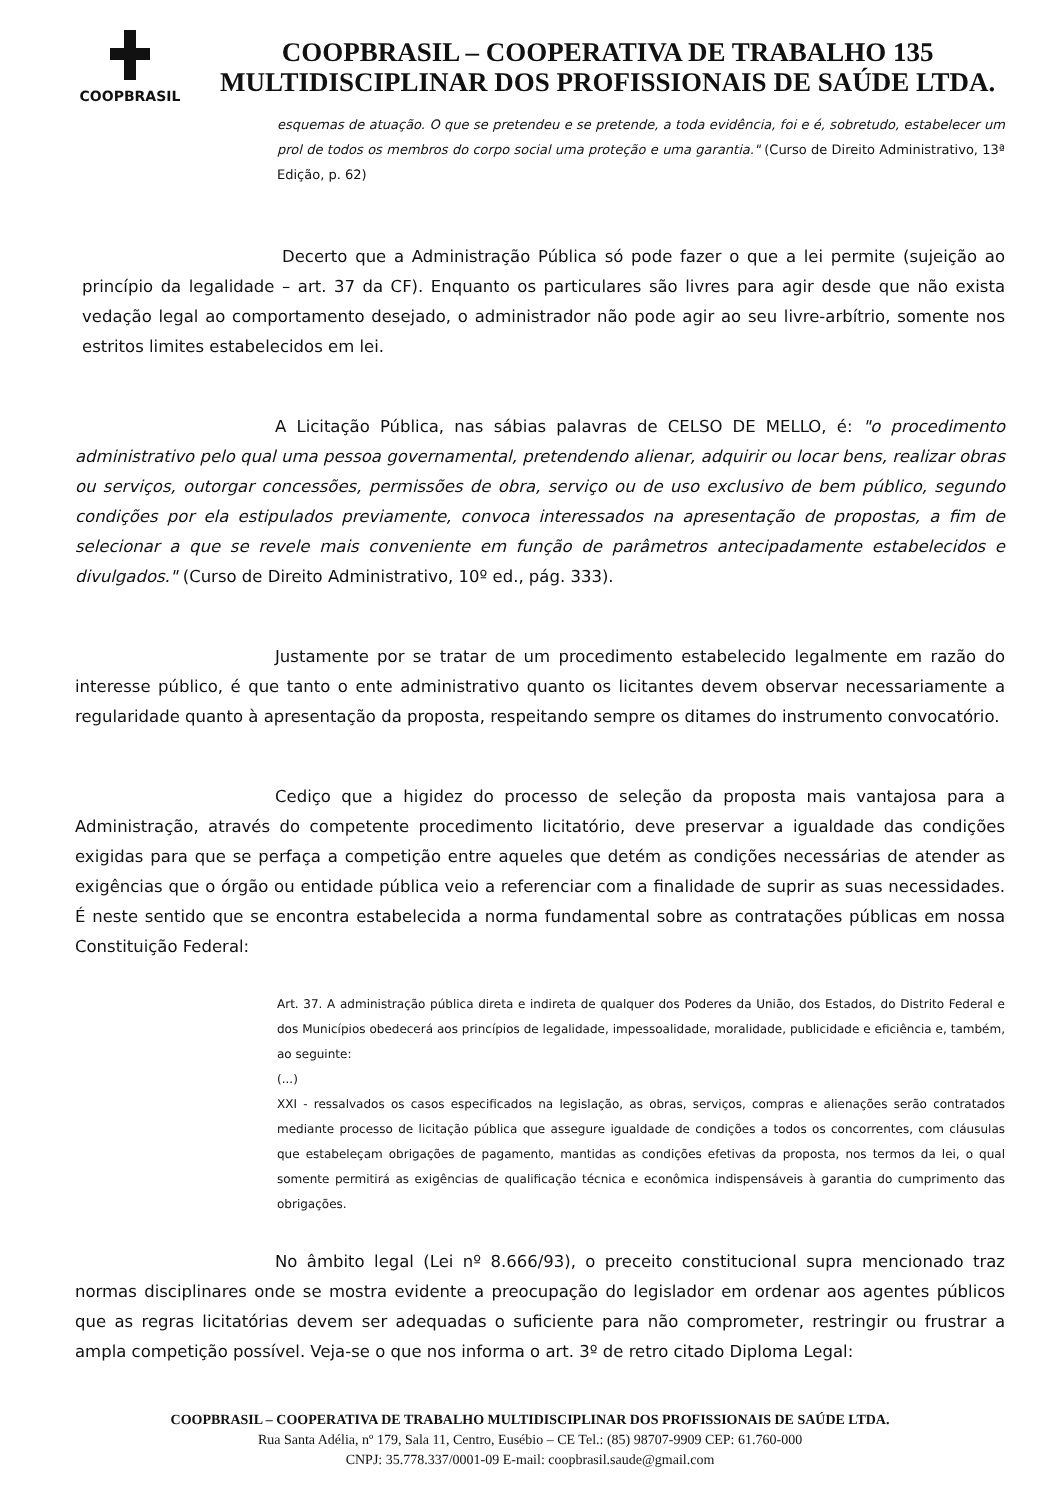COOPBRASIL
COOPBRASIL – COOPERATIVA DE TRABALHO 135
MULTIDISCIPLINAR DOS PROFISSIONAIS DE SAÚDE LTDA.
esquemas de atuação. O que se pretendeu e se pretende, a toda evidência, foi e é, sobretudo, estabelecer um prol de todos os membros do corpo social uma proteção e uma garantia." (Curso de Direito Administrativo, 13ª Edição, p. 62)
Decerto que a Administração Pública só pode fazer o que a lei permite (sujeição ao princípio da legalidade – art. 37 da CF). Enquanto os particulares são livres para agir desde que não exista vedação legal ao comportamento desejado, o administrador não pode agir ao seu livre-arbítrio, somente nos estritos limites estabelecidos em lei.
A Licitação Pública, nas sábias palavras de CELSO DE MELLO, é: "o procedimento administrativo pelo qual uma pessoa governamental, pretendendo alienar, adquirir ou locar bens, realizar obras ou serviços, outorgar concessões, permissões de obra, serviço ou de uso exclusivo de bem público, segundo condições por ela estipulados previamente, convoca interessados na apresentação de propostas, a fim de selecionar a que se revele mais conveniente em função de parâmetros antecipadamente estabelecidos e divulgados." (Curso de Direito Administrativo, 10º ed., pág. 333).
Justamente por se tratar de um procedimento estabelecido legalmente em razão do interesse público, é que tanto o ente administrativo quanto os licitantes devem observar necessariamente a regularidade quanto à apresentação da proposta, respeitando sempre os ditames do instrumento convocatório.
Cediço que a higidez do processo de seleção da proposta mais vantajosa para a Administração, através do competente procedimento licitatório, deve preservar a igualdade das condições exigidas para que se perfaça a competição entre aqueles que detém as condições necessárias de atender as exigências que o órgão ou entidade pública veio a referenciar com a finalidade de suprir as suas necessidades. É neste sentido que se encontra estabelecida a norma fundamental sobre as contratações públicas em nossa Constituição Federal:
Art. 37. A administração pública direta e indireta de qualquer dos Poderes da União, dos Estados, do Distrito Federal e dos Municípios obedecerá aos princípios de legalidade, impessoalidade, moralidade, publicidade e eficiência e, também, ao seguinte:
(...)
XXI - ressalvados os casos especificados na legislação, as obras, serviços, compras e alienações serão contratados mediante processo de licitação pública que assegure igualdade de condições a todos os concorrentes, com cláusulas que estabeleçam obrigações de pagamento, mantidas as condições efetivas da proposta, nos termos da lei, o qual somente permitirá as exigências de qualificação técnica e econômica indispensáveis à garantia do cumprimento das obrigações.
No âmbito legal (Lei nº 8.666/93), o preceito constitucional supra mencionado traz normas disciplinares onde se mostra evidente a preocupação do legislador em ordenar aos agentes públicos que as regras licitatórias devem ser adequadas o suficiente para não comprometer, restringir ou frustrar a ampla competição possível. Veja-se o que nos informa o art. 3º de retro citado Diploma Legal:
COOPBRASIL – COOPERATIVA DE TRABALHO MULTIDISCIPLINAR DOS PROFISSIONAIS DE SAÚDE LTDA.
Rua Santa Adélia, nº 179, Sala 11, Centro, Eusébio – CE Tel.: (85) 98707-9909 CEP: 61.760-000
CNPJ: 35.778.337/0001-09 E-mail: coopbrasil.saude@gmail.com